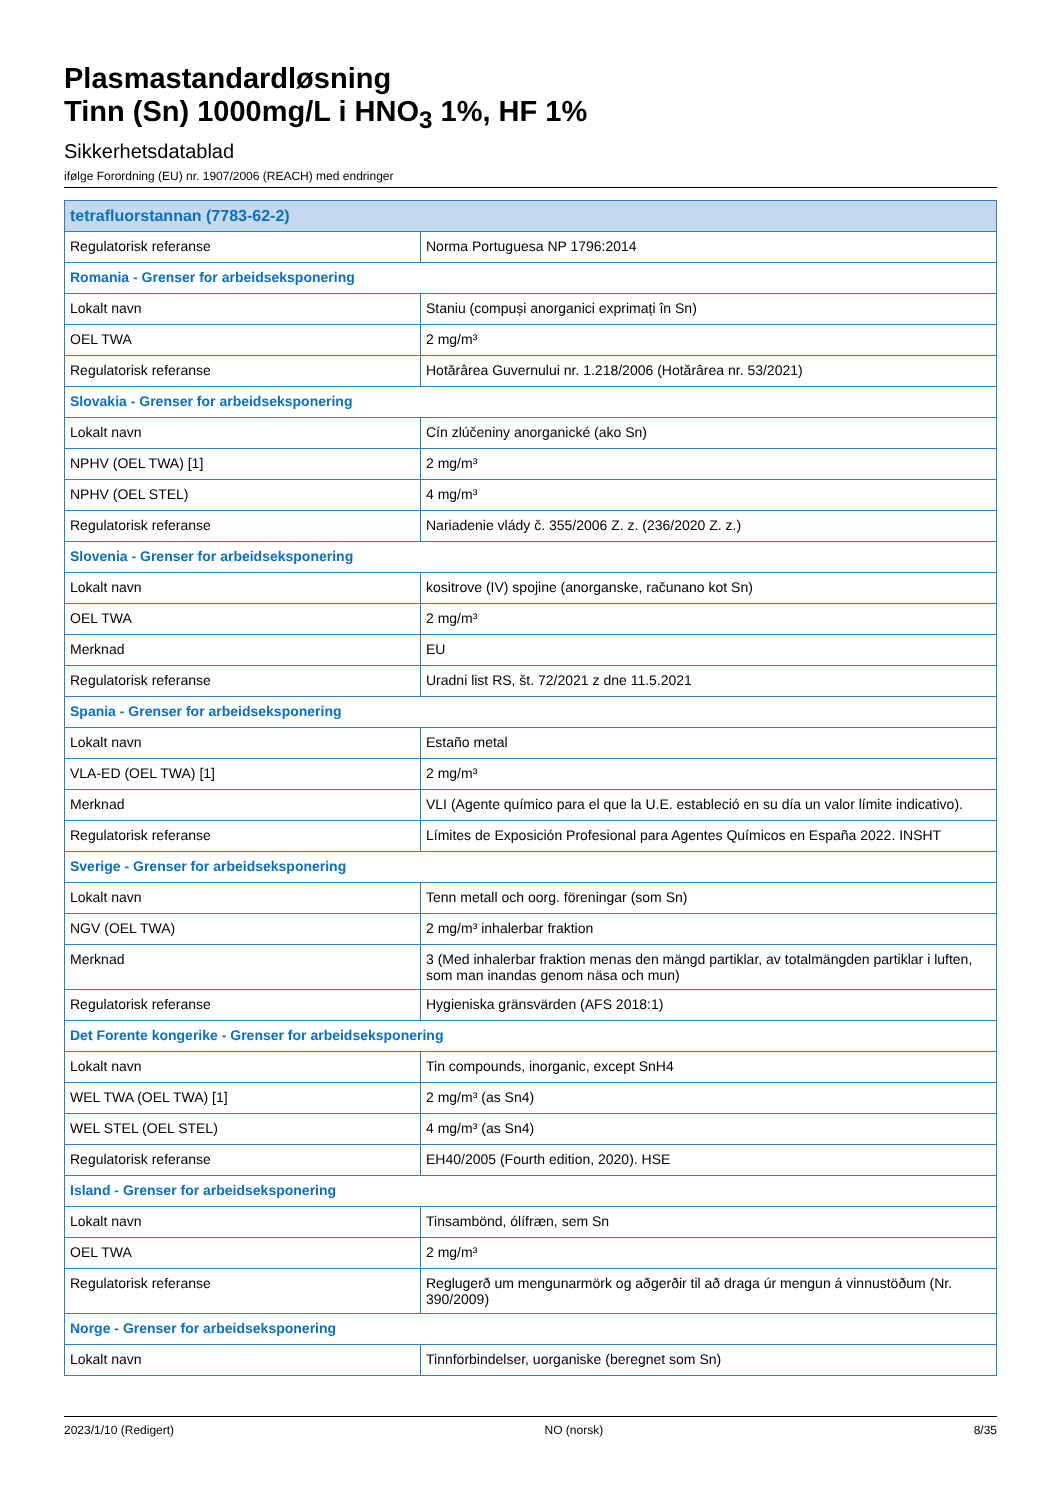Plasmastandardløsning
Tinn (Sn) 1000mg/L i HNO<sub>3</sub> 1%, HF 1%
Sikkerhetsdatablad
ifølge Forordning (EU) nr. 1907/2006 (REACH) med endringer
| tetrafluorstannan (7783-62-2) | |
| Regulatorisk referanse | Norma Portuguesa NP 1796:2014 |
| Romania - Grenser for arbeidseksponering | |
| Lokalt navn | Staniu (compuși anorganici exprimați în Sn) |
| OEL TWA | 2 mg/m³ |
| Regulatorisk referanse | Hotărârea Guvernului nr. 1.218/2006 (Hotărârea nr. 53/2021) |
| Slovakia - Grenser for arbeidseksponering | |
| Lokalt navn | Cín zlúčeniny anorganické (ako Sn) |
| NPHV (OEL TWA) [1] | 2 mg/m³ |
| NPHV (OEL STEL) | 4 mg/m³ |
| Regulatorisk referanse | Nariadenie vlády č. 355/2006 Z. z. (236/2020 Z. z.) |
| Slovenia - Grenser for arbeidseksponering | |
| Lokalt navn | kositrove (IV) spojine (anorganske, računano kot Sn) |
| OEL TWA | 2 mg/m³ |
| Merknad | EU |
| Regulatorisk referanse | Uradni list RS, št. 72/2021 z dne 11.5.2021 |
| Spania - Grenser for arbeidseksponering | |
| Lokalt navn | Estaño metal |
| VLA-ED (OEL TWA) [1] | 2 mg/m³ |
| Merknad | VLI (Agente químico para el que la U.E. estableció en su día un valor límite indicativo). |
| Regulatorisk referanse | Límites de Exposición Profesional para Agentes Químicos en España 2022. INSHT |
| Sverige - Grenser for arbeidseksponering | |
| Lokalt navn | Tenn metall och oorg. föreningar (som Sn) |
| NGV (OEL TWA) | 2 mg/m³ inhalerbar fraktion |
| Merknad | 3 (Med inhalerbar fraktion menas den mängd partiklar, av totalmängden partiklar i luften, som man inandas genom näsa och mun) |
| Regulatorisk referanse | Hygieniska gränsvärden (AFS 2018:1) |
| Det Forente kongerike - Grenser for arbeidseksponering | |
| Lokalt navn | Tin compounds, inorganic, except SnH4 |
| WEL TWA (OEL TWA) [1] | 2 mg/m³ (as Sn4) |
| WEL STEL (OEL STEL) | 4 mg/m³ (as Sn4) |
| Regulatorisk referanse | EH40/2005 (Fourth edition, 2020). HSE |
| Island - Grenser for arbeidseksponering | |
| Lokalt navn | Tinsambönd, ólífræn, sem Sn |
| OEL TWA | 2 mg/m³ |
| Regulatorisk referanse | Reglugerð um mengunarmörk og aðgerðir til að draga úr mengun á vinnustöðum (Nr. 390/2009) |
| Norge - Grenser for arbeidseksponering | |
| Lokalt navn | Tinnforbindelser, uorganiske (beregnet som Sn) |
2023/1/10 (Redigert) NO (norsk) 8/35